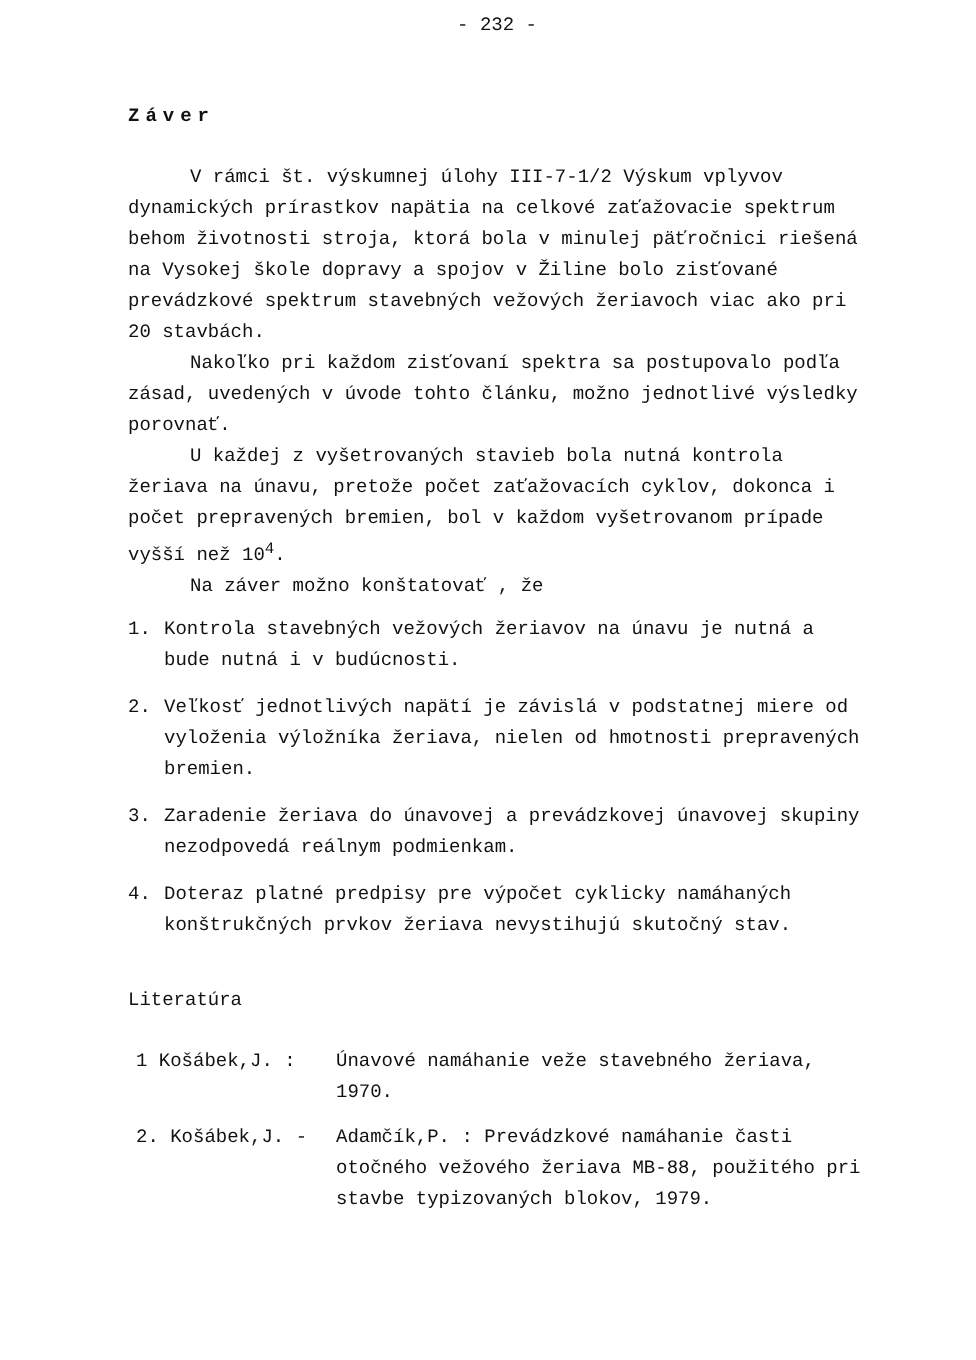- 232 -
Záver
V rámci št. výskumnej úlohy III-7-1/2 Výskum vplyvov dynamických prírastkov napätia na celkové zaťažovacie spektrum behom životnosti stroja, ktorá bola v minulej päťročnici riešená na Vysokej škole dopravy a spojov v Žiline bolo zisťované prevádzkové spektrum stavebných vežových žeriavoch viac ako pri 20 stavbách.
Nakoľko pri každom zisťovaní spektra sa postupovalo podľa zásad, uvedených v úvode tohto článku, možno jednotlivé výsledky porovnať.
U každej z vyšetrovaných stavieb bola nutná kontrola žeriava na únavu, pretože počet zaťažovacích cyklov, dokonca i počet prepravených bremien, bol v každom vyšetrovanom prípade vyšší než 10<sup>4</sup>.
Na záver možno konštatovať , že
1. Kontrola stavebných vežových žeriavov na únavu je nutná a bude nutná i v budúcnosti.
2. Veľkosť jednotlivých napätí je závislá v podstatnej miere od vyloženia výložníka žeriava, nielen od hmotnosti prepravených bremien.
3. Zaradenie žeriava do únavovej a prevádzkovej únavovej skupiny nezodpovedá reálnym podmienkam.
4. Doteraz platné predpisy pre výpočet cyklicky namáhaných konštrukčných prvkov žeriava nevystihujú skutočný stav.
Literatúra
1 Košábek,J. : Únavové namáhanie veže stavebného žeriava, 1970.
2. Košábek,J. - Adamčík,P. : Prevádzkové namáhanie časti otočného vežového žeriava MB-88, použitého pri stavbe typizovaných blokov, 1979.